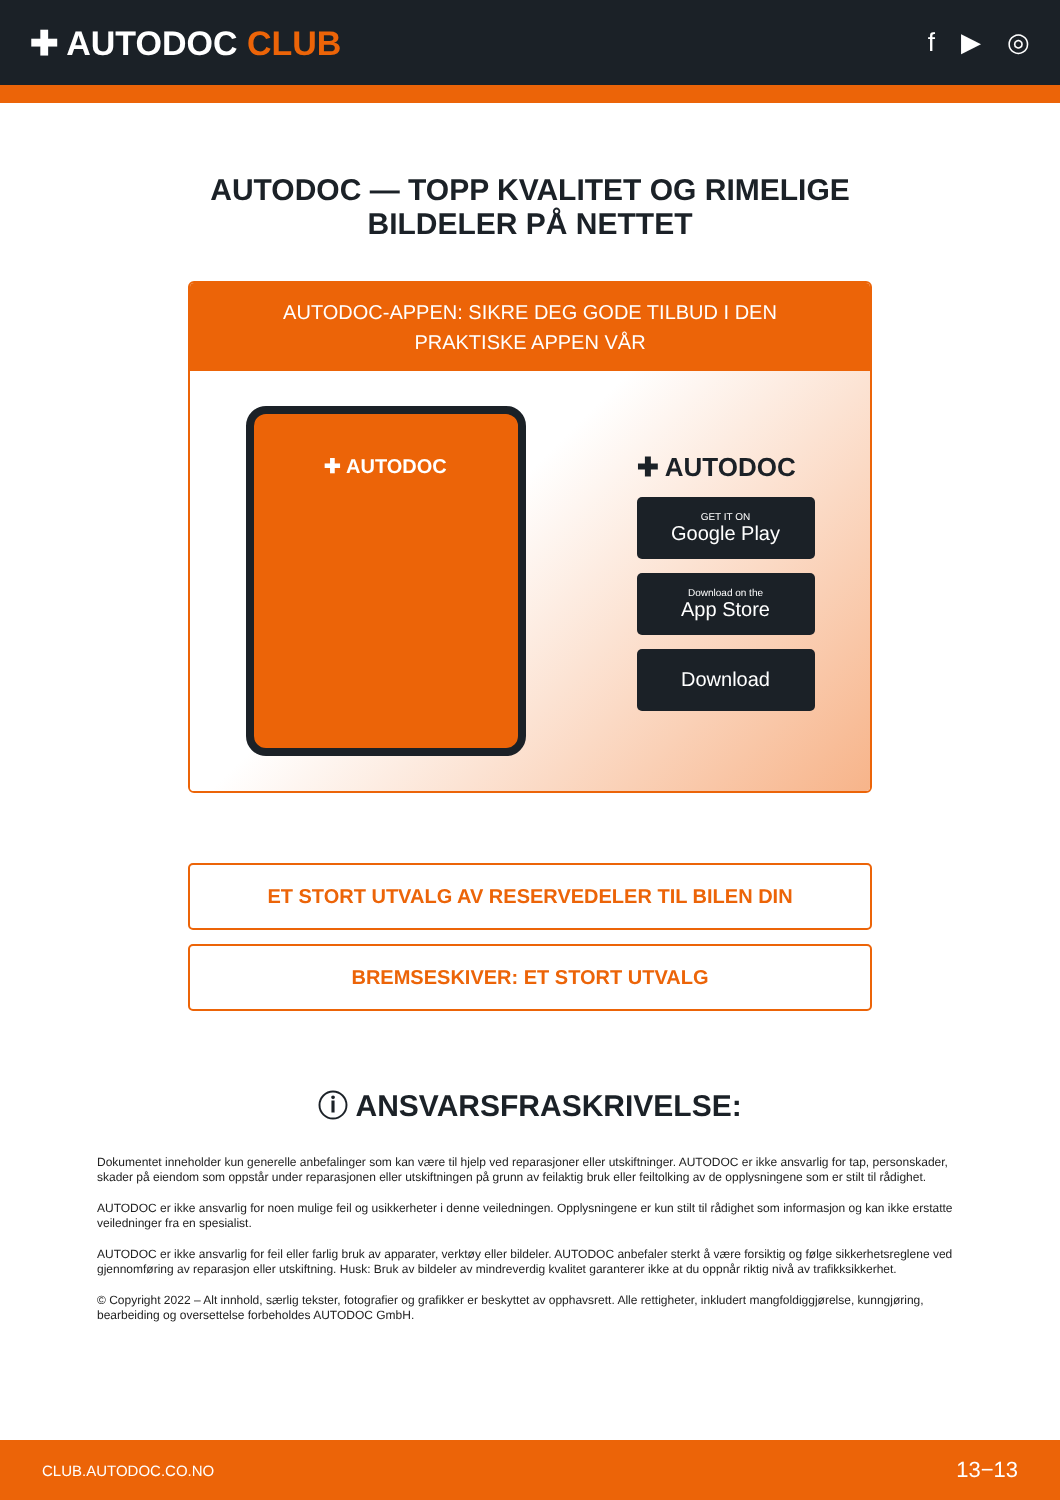✚ AUTODOC CLUB
f ▶ ◎
AUTODOC — TOPP KVALITET OG RIMELIGE BILDELER PÅ NETTET
AUTODOC-APPEN: SIKRE DEG GODE TILBUD I DEN PRAKTISKE APPEN VÅR
✚ AUTODOC
✚ AUTODOC
GET IT ON
Google Play
Download on the
App Store
Download
ET STORT UTVALG AV RESERVEDELER TIL BILEN DIN
BREMSESKIVER: ET STORT UTVALG
ⓘ ANSVARSFRASKRIVELSE:
Dokumentet inneholder kun generelle anbefalinger som kan være til hjelp ved reparasjoner eller utskiftninger. AUTODOC er ikke ansvarlig for tap, personskader, skader på eiendom som oppstår under reparasjonen eller utskiftningen på grunn av feilaktig bruk eller feiltolking av de opplysningene som er stilt til rådighet.
AUTODOC er ikke ansvarlig for noen mulige feil og usikkerheter i denne veiledningen. Opplysningene er kun stilt til rådighet som informasjon og kan ikke erstatte veiledninger fra en spesialist.
AUTODOC er ikke ansvarlig for feil eller farlig bruk av apparater, verktøy eller bildeler. AUTODOC anbefaler sterkt å være forsiktig og følge sikkerhetsreglene ved gjennomføring av reparasjon eller utskiftning. Husk: Bruk av bildeler av mindreverdig kvalitet garanterer ikke at du oppnår riktig nivå av trafikksikkerhet.
© Copyright 2022 – Alt innhold, særlig tekster, fotografier og grafikker er beskyttet av opphavsrett. Alle rettigheter, inkludert mangfoldiggjørelse, kunngjøring, bearbeiding og oversettelse forbeholdes AUTODOC GmbH.
CLUB.AUTODOC.CO.NO 13−13